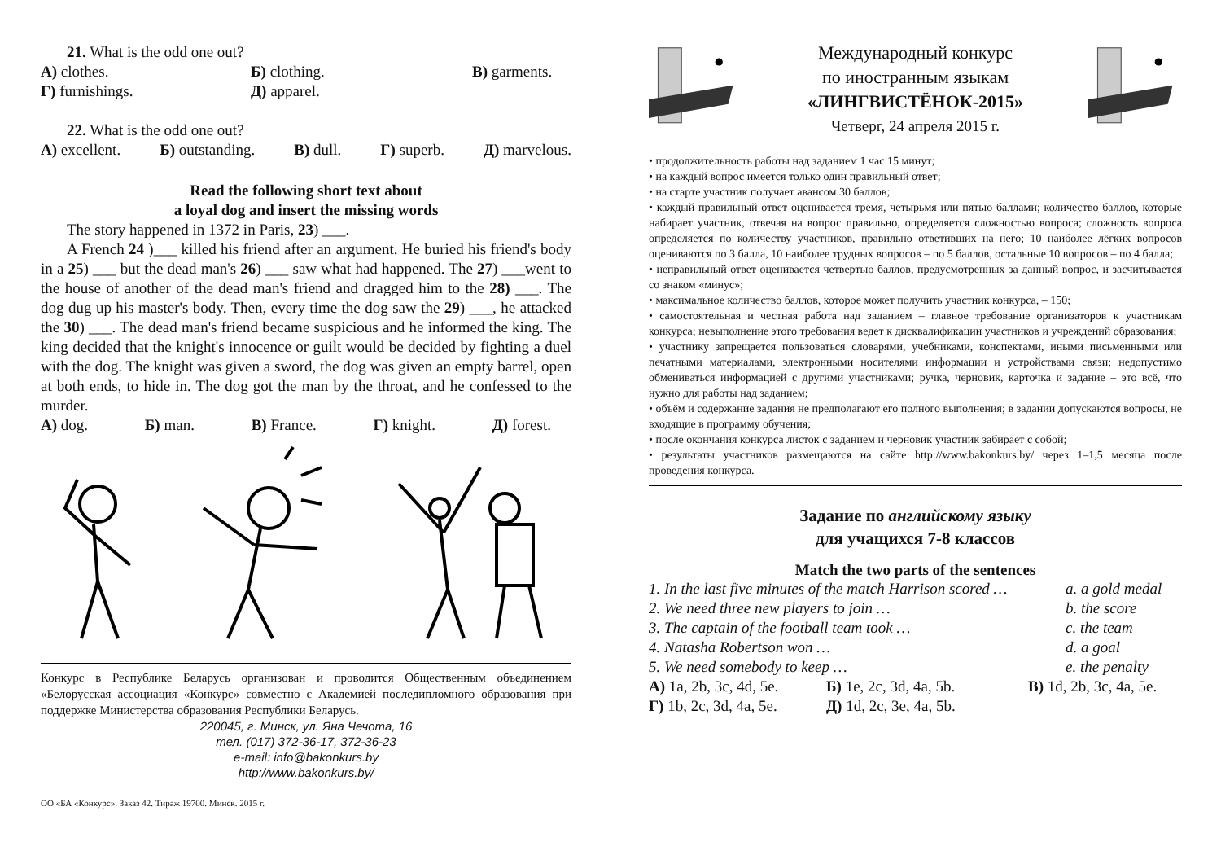21. What is the odd one out?
А) clothes. Б) clothing. В) garments.
Г) furnishings. Д) apparel.
22. What is the odd one out?
А) excellent. Б) outstanding. В) dull. Г) superb. Д) marvelous.
Read the following short text about
a loyal dog and insert the missing words
The story happened in 1372 in Paris, 23) ___.
A French 24 )___ killed his friend after an argument. He buried his friend's body in a 25) ___ but the dead man's 26) ___ saw what had happened. The 27) ___went to the house of another of the dead man's friend and dragged him to the 28) ___. The dog dug up his master's body. Then, every time the dog saw the 29) ___, he attacked the 30) ___. The dead man's friend became suspicious and he informed the king. The king decided that the knight's innocence or guilt would be decided by fighting a duel with the dog. The knight was given a sword, the dog was given an empty barrel, open at both ends, to hide in. The dog got the man by the throat, and he confessed to the murder.
А) dog. Б) man. В) France. Г) knight. Д) forest.
Конкурс в Республике Беларусь организован и проводится Общественным объединением «Белорусская ассоциация «Конкурс» совместно с Академией последипломного образования при поддержке Министерства образования Республики Беларусь.
220045, г. Минск, ул. Яна Чечота, 16
тел. (017) 372-36-17, 372-36-23
e-mail: info@bakonkurs.by
http://www.bakonkurs.by/
ОО «БА «Конкурс». Заказ 42. Тираж 19700. Минск. 2015 г.
Международный конкурс
по иностранным языкам
«ЛИНГВИСТЁНОК-2015»
Четверг, 24 апреля 2015 г.
• продолжительность работы над заданием 1 час 15 минут;
• на каждый вопрос имеется только один правильный ответ;
• на старте участник получает авансом 30 баллов;
• каждый правильный ответ оценивается тремя, четырьмя или пятью баллами; количество баллов, которые набирает участник, отвечая на вопрос правильно, определяется сложностью вопроса; сложность вопроса определяется по количеству участников, правильно ответивших на него; 10 наиболее лёгких вопросов оцениваются по 3 балла, 10 наиболее трудных вопросов – по 5 баллов, остальные 10 вопросов – по 4 балла;
• неправильный ответ оценивается четвертью баллов, предусмотренных за данный вопрос, и засчитывается со знаком «минус»;
• максимальное количество баллов, которое может получить участник конкурса, – 150;
• самостоятельная и честная работа над заданием – главное требование организаторов к участникам конкурса; невыполнение этого требования ведет к дисквалификации участников и учреждений образования;
• участнику запрещается пользоваться словарями, учебниками, конспектами, иными письменными или печатными материалами, электронными носителями информации и устройствами связи; недопустимо обмениваться информацией с другими участниками; ручка, черновик, карточка и задание – это всё, что нужно для работы над заданием;
• объём и содержание задания не предполагают его полного выполнения; в задании допускаются вопросы, не входящие в программу обучения;
• после окончания конкурса листок с заданием и черновик участник забирает с собой;
• результаты участников размещаются на сайте http://www.bakonkurs.by/ через 1–1,5 месяца после проведения конкурса.
Задание по английскому языку
для учащихся 7-8 классов
Match the two parts of the sentences
1. In the last five minutes of the match Harrison scored … a. a gold medal
2. We need three new players to join … b. the score
3. The captain of the football team took … c. the team
4. Natasha Robertson won … d. a goal
5. We need somebody to keep … e. the penalty
А) 1a, 2b, 3c, 4d, 5e. Б) 1e, 2c, 3d, 4a, 5b. В) 1d, 2b, 3c, 4a, 5e.
Г) 1b, 2c, 3d, 4a, 5e. Д) 1d, 2c, 3e, 4a, 5b.